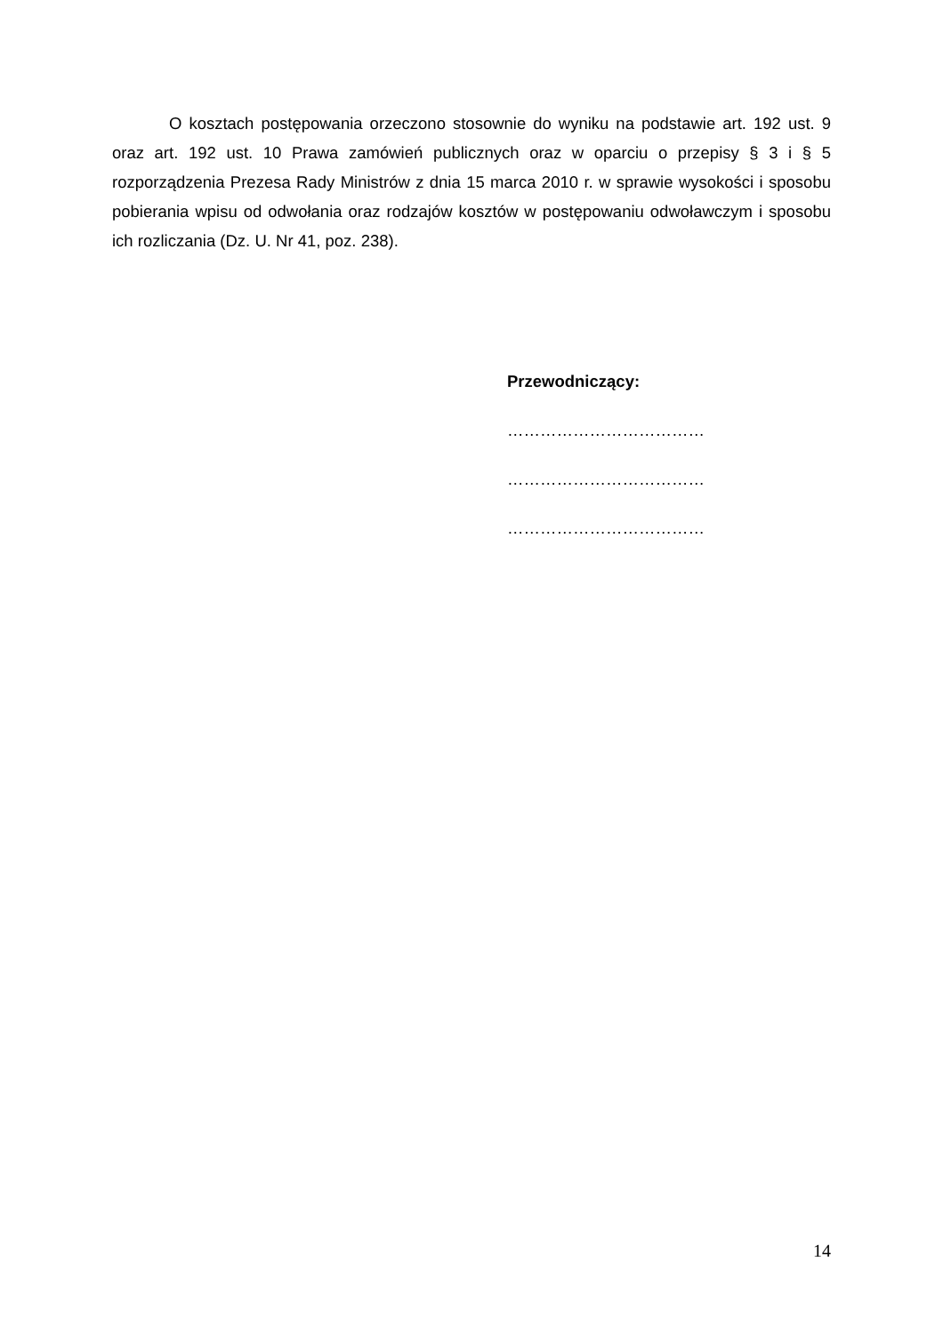O kosztach postępowania orzeczono stosownie do wyniku na podstawie art. 192 ust. 9 oraz art. 192 ust. 10 Prawa zamówień publicznych oraz w oparciu o przepisy § 3 i § 5 rozporządzenia Prezesa Rady Ministrów z dnia 15 marca 2010 r. w sprawie wysokości i sposobu pobierania wpisu od odwołania oraz rodzajów kosztów w postępowaniu odwoławczym i sposobu ich rozliczania (Dz. U. Nr 41, poz. 238).
Przewodniczący:
………………………………
………………………………
………………………………
14